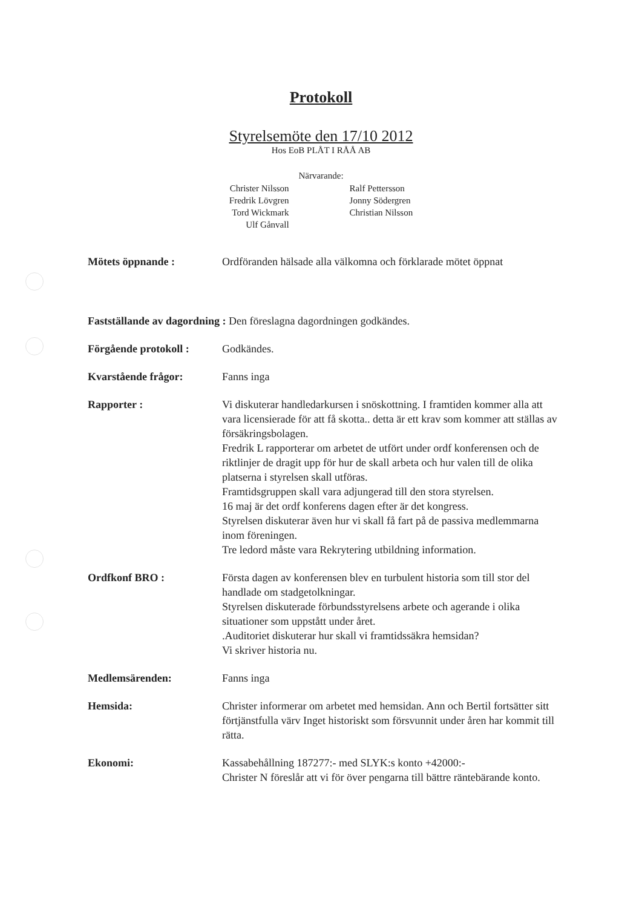Protokoll
Styrelsemöte den 17/10 2012
Hos EoB PLÅT I RÅÅ AB
Närvarande:
Christer Nilsson
Fredrik Lövgren
Tord Wickmark
Ulf Gånvall
Ralf Pettersson
Jonny Södergren
Christian Nilsson
Mötets öppnande : Ordföranden hälsade alla välkomna och förklarade mötet öppnat
Fastställande av dagordning : Den föreslagna dagordningen godkändes.
Förgående protokoll :
Godkändes.
Kvarstående frågor: Fanns inga
Rapporter : Vi diskuterar handledarkursen i snöskottning. I framtiden kommer alla att vara licensierade för att få skotta.. detta är ett krav som kommer att ställas av försäkringsbolagen.
Fredrik L rapporterar om arbetet de utfört under ordf konferensen och de riktlinjer de dragit upp för hur de skall arbeta och hur valen till de olika platserna i styrelsen skall utföras.
Framtidsgruppen skall vara adjungerad till den stora styrelsen.
16 maj är det ordf konferens dagen efter är det kongress.
Styrelsen diskuterar även hur vi skall få fart på de passiva medlemmarna inom föreningen.
Tre ledord måste vara Rekrytering utbildning information.
Ordfkonf BRO : Första dagen av konferensen blev en turbulent historia som till stor del handlade om stadgetolkningar.
Styrelsen diskuterade förbundsstyrelsens arbete och agerande i olika situationer som uppstått under året.
.Auditoriet diskuterar hur skall vi framtidssäkra hemsidan?
Vi skriver historia nu.
Medlemsärenden: Fanns inga
Hemsida: Christer informerar om arbetet med hemsidan. Ann och Bertil fortsätter sitt förtjänstfulla värv Inget historiskt som försvunnit under åren har kommit till rätta.
Ekonomi: Kassabehållning 187277:- med SLYK:s konto +42000:-
Christer N föreslår att vi för över pengarna till bättre räntebärande konto.